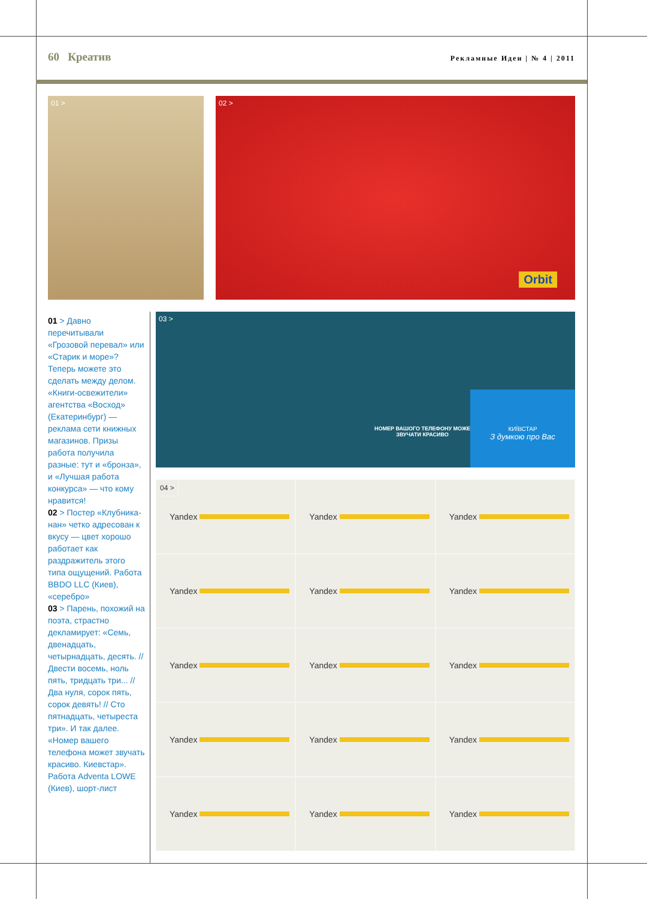60 Креатив
Рекламные Идеи | № 4 | 2011
01 >
02 >
Orbit
03 >
НОМЕР ВАШОГО ТЕЛЕФОНУ МОЖЕ ЗВУЧАТИ КРАСИВО
КИЇВСТАР
З думкою про Вас
01 > Давно перечитывали «Грозовой перевал» или «Старик и море»? Теперь можете это сделать между делом. «Книги-освежители» агентства «Восход» (Екатеринбург) — реклама сети книжных магазинов. Призы работа получила разные: тут и «бронза», и «Лучшая работа конкурса» — что кому нравится!
02 > Постер «Клубника-нан» четко адресован к вкусу — цвет хорошо работает как раздражитель этого типа ощущений. Работа BBDO LLC (Киев), «серебро»
03 > Парень, похожий на поэта, страстно декламирует: «Семь, двенадцать, четырнадцать, десять. // Двести восемь, ноль пять, тридцать три... // Два нуля, сорок пять, сорок девять! // Сто пятнадцать, четыреста три». И так далее. «Номер вашего телефона может звучать красиво. Киевстар». Работа Adventa LOWE (Киев), шорт-лист
04 >
Yandex
Yandex
Yandex
Yandex
Yandex
Yandex
Yandex
Yandex
Yandex
Yandex
Yandex
Yandex
Yandex
Yandex
Yandex